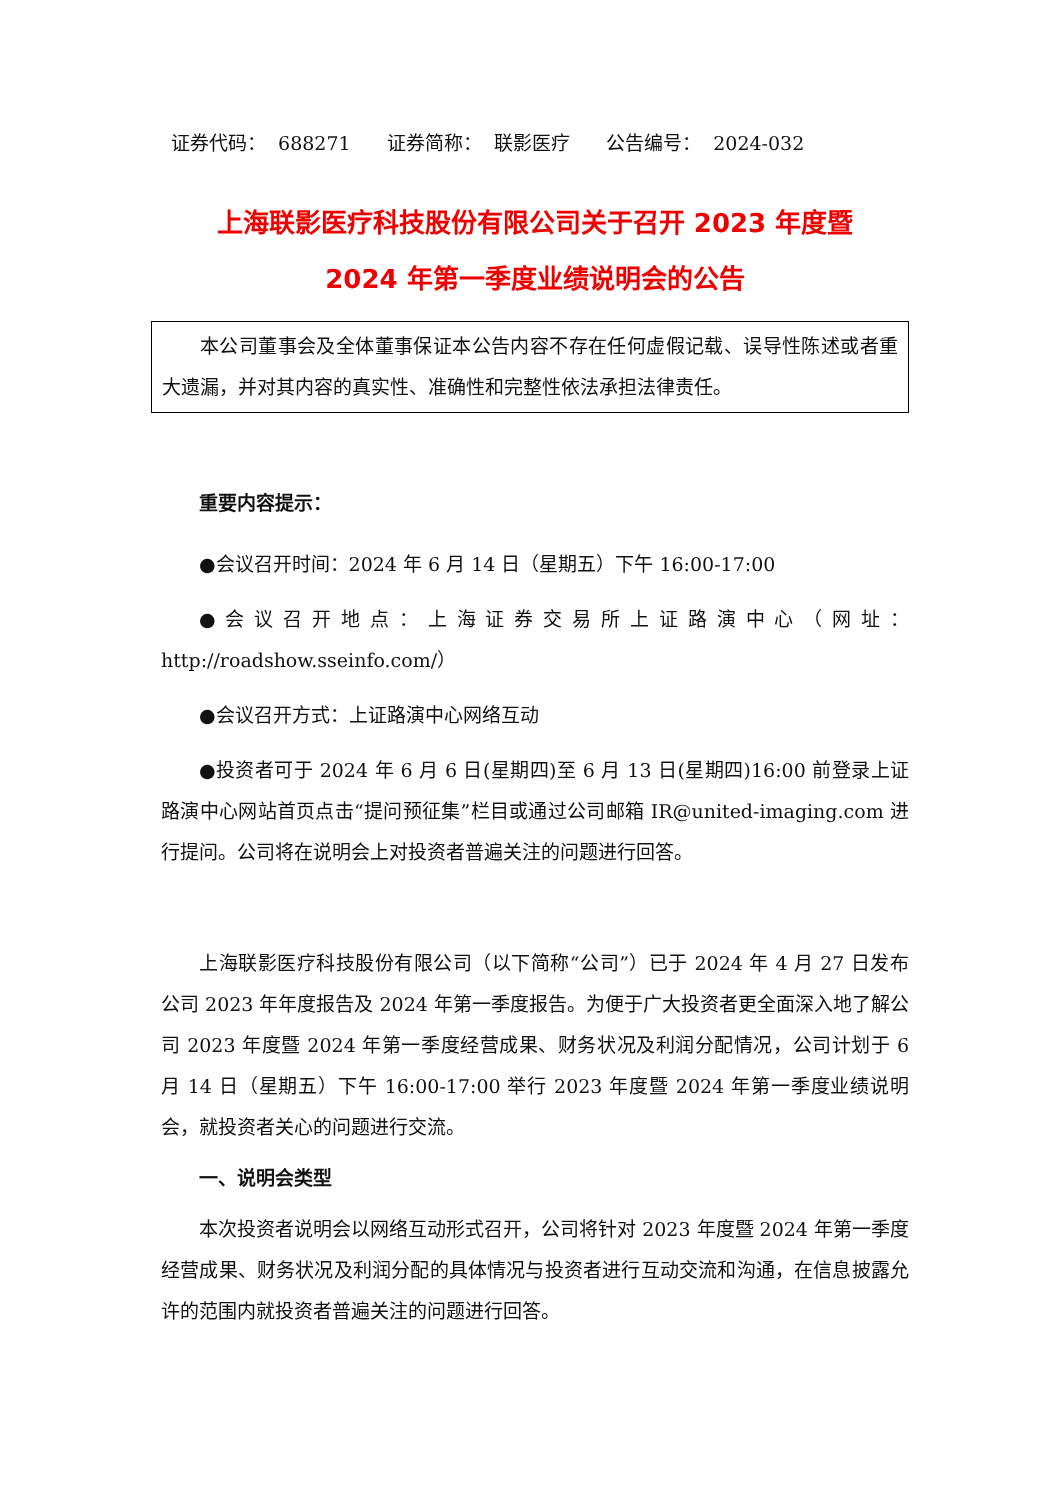证券代码： 688271 证券简称： 联影医疗 公告编号： 2024-032
上海联影医疗科技股份有限公司关于召开 2023 年度暨
2024 年第一季度业绩说明会的公告
本公司董事会及全体董事保证本公告内容不存在任何虚假记载、误导性陈述或者重大遗漏，并对其内容的真实性、准确性和完整性依法承担法律责任。
重要内容提示：
●会议召开时间：2024 年 6 月 14 日（星期五）下午 16:00-17:00
●会议召开地点：上海证券交易所上证路演中心（网址：http://roadshow.sseinfo.com/）
●会议召开方式：上证路演中心网络互动
●投资者可于 2024 年 6 月 6 日(星期四)至 6 月 13 日(星期四)16:00 前登录上证路演中心网站首页点击“提问预征集”栏目或通过公司邮箱 IR@united-imaging.com 进行提问。公司将在说明会上对投资者普遍关注的问题进行回答。
上海联影医疗科技股份有限公司（以下简称“公司”）已于 2024 年 4 月 27 日发布公司 2023 年年度报告及 2024 年第一季度报告。为便于广大投资者更全面深入地了解公司 2023 年度暨 2024 年第一季度经营成果、财务状况及利润分配情况，公司计划于 6 月 14 日（星期五）下午 16:00-17:00 举行 2023 年度暨 2024 年第一季度业绩说明会，就投资者关心的问题进行交流。
一、说明会类型
本次投资者说明会以网络互动形式召开，公司将针对 2023 年度暨 2024 年第一季度经营成果、财务状况及利润分配的具体情况与投资者进行互动交流和沟通，在信息披露允许的范围内就投资者普遍关注的问题进行回答。